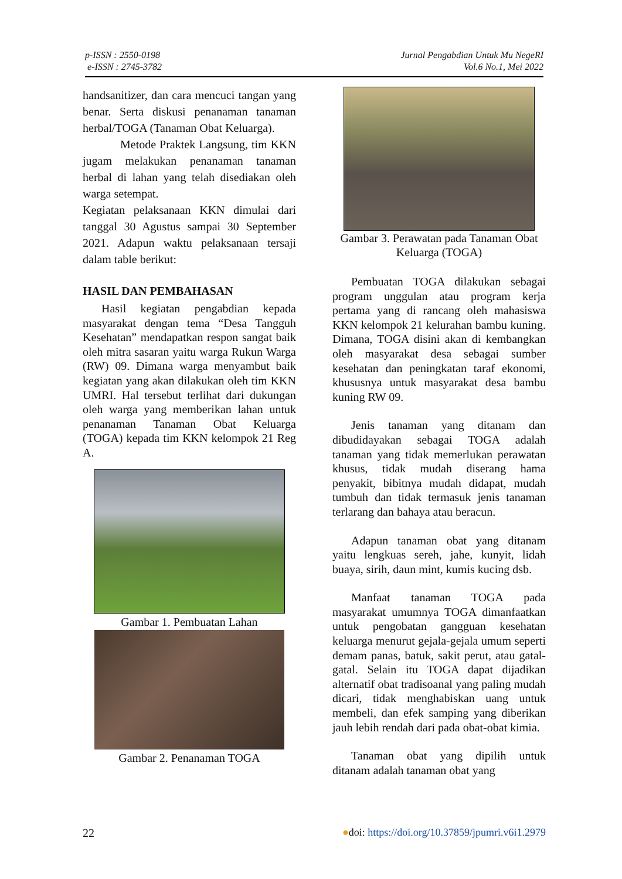p-ISSN : 2550-0198
e-ISSN : 2745-3782
Jurnal Pengabdian Untuk Mu NegeRI
Vol.6 No.1, Mei 2022
handsanitizer, dan cara mencuci tangan yang benar. Serta diskusi penanaman tanaman herbal/TOGA (Tanaman Obat Keluarga).
Metode Praktek Langsung, tim KKN jugam melakukan penanaman tanaman herbal di lahan yang telah disediakan oleh warga setempat.
Kegiatan pelaksanaan KKN dimulai dari tanggal 30 Agustus sampai 30 September 2021. Adapun waktu pelaksanaan tersaji dalam table berikut:
HASIL DAN PEMBAHASAN
Hasil kegiatan pengabdian kepada masyarakat dengan tema “Desa Tangguh Kesehatan” mendapatkan respon sangat baik oleh mitra sasaran yaitu warga Rukun Warga (RW) 09. Dimana warga menyambut baik kegiatan yang akan dilakukan oleh tim KKN UMRI. Hal tersebut terlihat dari dukungan oleh warga yang memberikan lahan untuk penanaman Tanaman Obat Keluarga (TOGA) kepada tim KKN kelompok 21 Reg A.
Gambar 1. Pembuatan Lahan
Gambar 2. Penanaman TOGA
Gambar 3. Perawatan pada Tanaman Obat Keluarga (TOGA)
Pembuatan TOGA dilakukan sebagai program unggulan atau program kerja pertama yang di rancang oleh mahasiswa KKN kelompok 21 kelurahan bambu kuning. Dimana, TOGA disini akan di kembangkan oleh masyarakat desa sebagai sumber kesehatan dan peningkatan taraf ekonomi, khususnya untuk masyarakat desa bambu kuning RW 09.
Jenis tanaman yang ditanam dan dibudidayakan sebagai TOGA adalah tanaman yang tidak memerlukan perawatan khusus, tidak mudah diserang hama penyakit, bibitnya mudah didapat, mudah tumbuh dan tidak termasuk jenis tanaman terlarang dan bahaya atau beracun.
Adapun tanaman obat yang ditanam yaitu lengkuas sereh, jahe, kunyit, lidah buaya, sirih, daun mint, kumis kucing dsb.
Manfaat tanaman TOGA pada masyarakat umumnya TOGA dimanfaatkan untuk pengobatan gangguan kesehatan keluarga menurut gejala-gejala umum seperti demam panas, batuk, sakit perut, atau gatal-gatal. Selain itu TOGA dapat dijadikan alternatif obat tradisoanal yang paling mudah dicari, tidak menghabiskan uang untuk membeli, dan efek samping yang diberikan jauh lebih rendah dari pada obat-obat kimia.
Tanaman obat yang dipilih untuk ditanam adalah tanaman obat yang
22 ●doi: https://doi.org/10.37859/jpumri.v6i1.2979